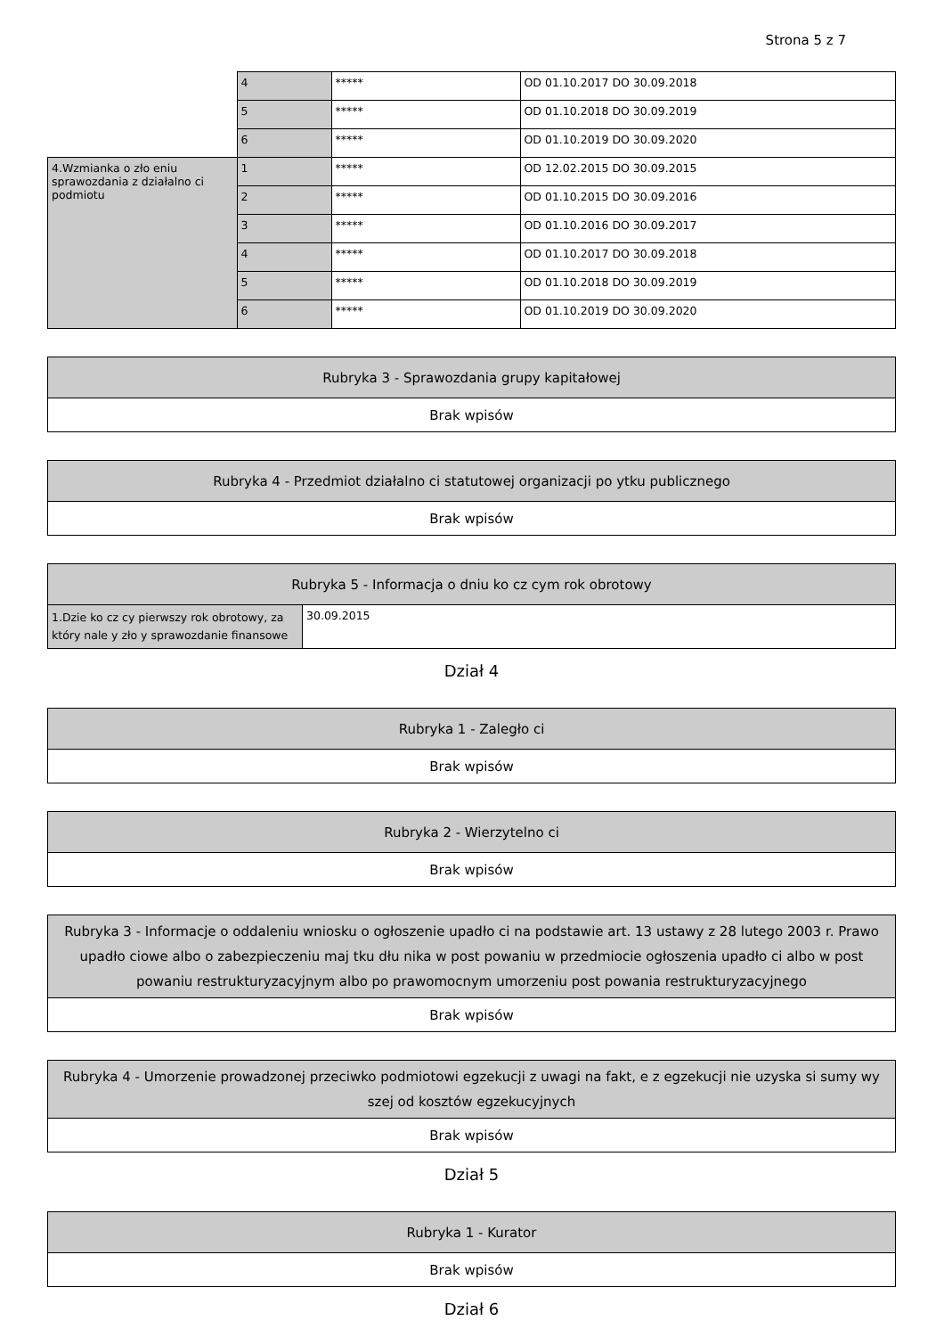Strona 5 z 7
| | 4 | ***** | OD 01.10.2017 DO 30.09.2018 |
| | 5 | ***** | OD 01.10.2018 DO 30.09.2019 |
| | 6 | ***** | OD 01.10.2019 DO 30.09.2020 |
| 4.Wzmianka o zło eniu sprawozdania z działalno ci podmiotu | 1 | ***** | OD 12.02.2015 DO 30.09.2015 |
| | 2 | ***** | OD 01.10.2015 DO 30.09.2016 |
| | 3 | ***** | OD 01.10.2016 DO 30.09.2017 |
| | 4 | ***** | OD 01.10.2017 DO 30.09.2018 |
| | 5 | ***** | OD 01.10.2018 DO 30.09.2019 |
| | 6 | ***** | OD 01.10.2019 DO 30.09.2020 |
| Rubryka 3 - Sprawozdania grupy kapitałowej |
| Brak wpisów |
| Rubryka 4 - Przedmiot działalno ci statutowej organizacji po ytku publicznego |
| Brak wpisów |
| Rubryka 5 - Informacja o dniu ko cz cym rok obrotowy | |
| 1.Dzie ko cz cy pierwszy rok obrotowy, za który nale y zło y sprawozdanie finansowe | 30.09.2015 |
Dział 4
| Rubryka 1 - Zaległo ci |
| Brak wpisów |
| Rubryka 2 - Wierzytelno ci |
| Brak wpisów |
| Rubryka 3 - Informacje o oddaleniu wniosku o ogłoszenie upadło ci na podstawie art. 13 ustawy z 28 lutego 2003 r. Prawo upadło ciowe albo o zabezpieczeniu maj tku dłu nika w post powaniu w przedmiocie ogłoszenia upadło ci albo w post powaniu restrukturyzacyjnym albo po prawomocnym umorzeniu post powania restrukturyzacyjnego |
| Brak wpisów |
| Rubryka 4 - Umorzenie prowadzonej przeciwko podmiotowi egzekucji z uwagi na fakt, e z egzekucji nie uzyska si sumy wy szej od kosztów egzekucyjnych |
| Brak wpisów |
Dział 5
| Rubryka 1 - Kurator |
| Brak wpisów |
Dział 6